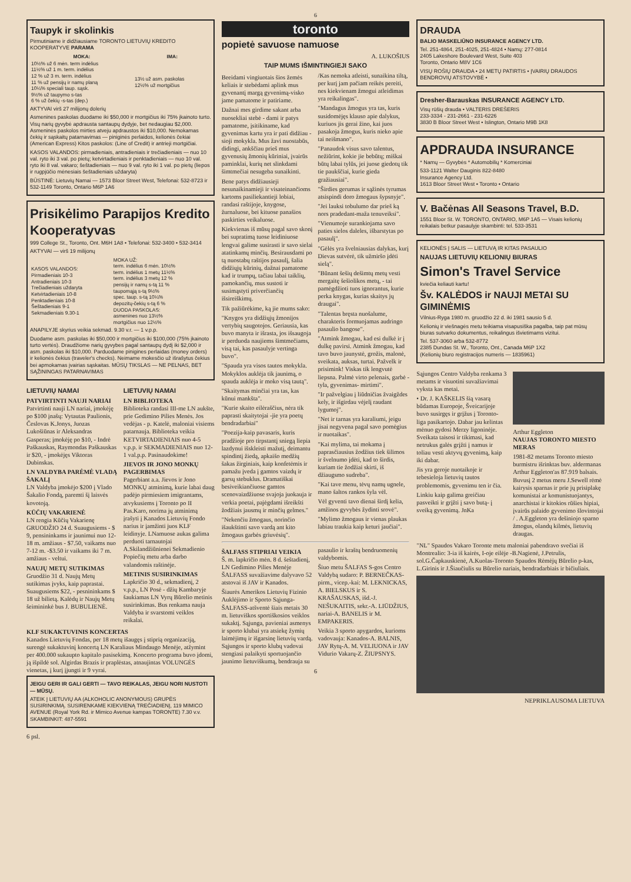6
Taupyk ir skolinkis
Pirmutiniame ir didžiausiame TORONTO LIETUVIŲ KREDITO KOOPERATYVE PARAMA
| MOKA: | IMA: |
| --- | --- |
| 10½% už 6 mėn. term indėlius 11½% už 1 m. term. indėlius 12 % už 3 m. term. indėlius 11 % už pensijų ir namų planą 10¼% speciali taup. sąsk. 9½% už taupymo s-tas 6 % už čekių -s-tas (dep.) | 13½ už asm. paskolas 12½% už mortgičius |
AKTYVAI virš 27 milijonų dolerių
Asmenines paskolas duodame iki $50,000 ir mortgičius iki 75% įkainoto turto. Visų narių gyvybė apdrausta santaupų dydyje, bet nedaugiau $2,000. Asmeninės paskolos mirties atveju apdraustos iki $10,000. Nemokamas čekių ir sąskaitų patarnavimas — piniginės perlaidos, kelionės čekiai (American Express) Kitos paskolos: (Line of Credit) ir antrieji mortgičiai.
KASOS VALANDOS: pirmadieniais, antradieniais ir trečiadieniais — nuo 10 val. ryto iki 3 val. po pietų; ketvirtadieniais ir penktadieniais — nuo 10 val. ryto iki 8 val. vakaro; šeštadieniais — nuo 9 val. ryto iki 1 val. po pietų (liepos ir rugpjūčio mėnesiais šeštadieniais uždaryta)
BŪSTINĖ: Lietuvių Namai — 1573 Bloor Street West, Telefonai: 532-8723 ir 532-1149 Toronto, Ontario M6P 1A6
Prisikėlimo Parapijos Kredito Kooperatyvas
999 College St., Toronto, Ont. M6H 1A8 • Telefonai: 532-3400 • 532-3414
AKTYVAI — virš 19 milijonų
| KASOS VALANDOS: Pirmadieniais 10-3 Antradieniais 10-3 Trečiadieniais uždaryta Ketvirtadieniais 10-8 Penktadieniais 10-8 Šeštadieniais 9-1 Sekmadieniais 9.30-1 | MOKA UŽ: term. indėlius 6 mėn. 10½% term. indėlius 1 metų 11½% term. indėlius 3 metų 12 % pensijų ir namų s-tą 11 % taupomąją s-tą 9½% spec. taup. s-tą 10¼% depozitų-čekių s-tą 6 % DUODA PASKOLAS: asmenines nuo 13½% mortgičius nuo 12½% |
ANAPILYJE skyrius veikia sekmad. 9.30 v.r. — 1 v.p.p.
Duodame asm. paskolas iki $50,000 ir mortgičius iki $100,000 (75% įkainoto turto vertės). Draudžiome narių gyvybes pagal santaupų dydį iki $2,000 ir asm. paskolas iki $10,000. Parduodame pinigines perlaidas (money orders) ir kelionės čekius (traveler's checks). Neimame mokesčio už išrašytus čekius bei apmokamas įvairias sąskaitas. MŪSŲ TIKSLAS — NE PELNAS, BET SĄŽININGAS PATARNAVIMAS
LIETUVIŲ NAMAI
PATVIRTINTI NAUJI NARIAI
Patvirtinti nauji LN nariai, įmokėję po $100 įnašų: Vytautas Paulionis, Česlovas K.Jonys, Juozas Lukošiūnas ir Aleksandras Gasperas; įmokėję po $10, - Indrė Paškauskas, Raymondas Paškauskas ir $20, - įmokėjęs Viktoras Dubinskas.
LN VALDYBA PARĖMĖ VLADĄ ŠAKALĮ
LN Valdyba įmokėjo $200 į Vlado Šakalio Fondą, paremti šį laisvės kovotoją.
KŪČIŲ VAKARIENĖ
LN rengia Kūčių Vakarienę GRUODŽIO 24 d. Suaugusiems - $ 9, pensininkams ir jaunimui nuo 12-18 m. amžiaus - $7.50, vaikams nuo 7-12 m. -$3.50 ir vaikams iki 7 m. amžiaus - veltui.
NAUJŲ METŲ SUTIKIMAS
Gruodžio 31 d. Naujų Metų sutikimas įvyks, kaip paprastai. Suaugusiems $22, - pesnininkams $ 18 už bilietą. Kalėdų ir Naujų Metų šeimininkė bus J. BUBULIENĖ.
LIETUVIŲ NAMAI
LN BIBLIOTEKA
Biblioteka randasi III-me LN aukšte, prie Gedimino Pilies Menės. Jos vedėjas - p. Katelė, maloniai visiems patarnauja. Biblioteka veikia KETVIRTADIENIAIS nuo 4-5 v.p.p. ir SEKMADIENIAIS nuo 12-1 val.p.p. Pasinaudokime!
JIEVOS IR JONO MONKŲ PAGERBIMAS
Pagerbiant a.a. Jievos ir Jono MONKŲ atminimą, kurie labai daug padėjo pirmiesiem imigrantams, atvykusiems į Toronto po II Pas.Karo, norima jų atminimą įrašyti į Kanados Lietuvių Fondo narius ir įamžinti juos KLF leidinyje. LNamuose aukas galima perduoti tarnautojai A.Skilandžiūnienei Sekmadienio Popiečių metu arba darbo valandomis raštinėje.
METINIS SUSIRINKIMAS
Lapkričio 30 d., sekmadienį, 2 v.p.p., LN Posė - džių Kambaryje šaukiamas LN Vyrų Būrelio metinis susirinkimas. Bus renkama nauja Valdyba ir svarstomi veiklos reikalai.
KLF SUKAKTUVINIS KONCERTAS
Kanados Lietuvių Fondas, per 18 metų išaugęs į stiprią organizaciją, surengė sukaktuvinį koncertą LN Karaliaus Mindaugo Menėje, atžymint per 400.000 sukaupto kapitalo pasisekimą. Koncerto programa buvo įdomi, ją išpildė sol. Algirdas Brazis ir praplėstas, atnaujintas VOLUNGĖS vienetas, į kurį įjungti ir 9 vyrai.
JEIGU GERI IR GALI GERTI — TAVO REIKALAS, JEIGU NORI NUSTOTI — MŪSŲ.
ATEIK Į LIETUVIŲ AA (ALKOHOLIC ANONYMOUS) GRUPĖS SUSIRINKIMĄ. SUSIRENKAME KIEKVIENĄ TREČIADIENĮ, 119 MIMICO AVENUE (Royal York Rd. ir Mimico Avenue kampas TORONTE) 7.30 v.v. SKAMBINKIT: 487-5591
6 psl.
toronto
popietė savuose namuose
A. LUKOŠIUS
TAIP MUMS IŠMINTINGIEJI SAKO
Beeidami vingiuotais šios žemės keliais ir stebėdami aplink mus gyvenantį margą gyvenimą-visko jame pamatome ir patiriame.
Dažnai mes girdime sakant arba nuosekliai stebė - dami ir patys pamatome, įsitikiname, kad gyvenimas kartu yra ir pati didžiau - sioji mokykla. Mus žavi nuostabūs, didingi, ankščiau prieš mus gyvenusių žmonių kūriniai, įvairūs paminklai, kurių net slinkdami šimtmečiai nesugeba sunaikinti.
Bene patys didžiausieji nesunaikinamieji ir visateinančioms kartoms pasiliekantieji lobiai, randasi raštijoje, knygose, žurnaluose, bei kituose panašios paskirties veikaluose.
Kiekvienas iš mūsų pagal savo skonį bei supratimą tuose leidiniuose lengvai galime susirasti ir savo sielai atatinkamų minčių. Besirausdami po tą nuostabų raštijos pasaulį, šalia didžiųjų kūrinių, dažnai pamatome kad ir trumpų, tačiau labai taiklių, pamokančių, mus sustoti ir susimąstyti priverčiančių išsireiškimų.
Tik pažiūrėkime, ką jie mums sako:
"Knygos yra didžiųjų žmonijos vertybių saugotojos. Geriausia, kas buvo manyta ir išrasta, jos išsaugoja ir perduoda naujiems šimtmečiams, visą tai, kas pasaulyje vertinga buvo".
"Spauda yra visos tautos mokykla. Mokyklos auklėja tik jaunimą, o spauda auklėja ir moko visą tautą".
"Skaitymas minčiai yra tas, kas kūnui mankšta".
"Kurie skaito eilėraščius, nėra tik paprasti skaitytojai -jie yra poetų bendradarbiai"
"Poezija-kaip pavasaris, kuris pradžioje pro tirpstantį sniegą liepia lazdynui išskleisti mažutį, deimantu spindintį žiedą, apkaišo medžių šakas žirginiais, kaip konfetėmis ir pamažu įveda į gamtos vaizdų ir garsų stebuklus. Dramatiškai besiveikiančiuose gamtos scenovaizdžiuose svajoja juokauja ir verkia poetai, pajėgdami išreikšti žodžiais jausmų ir minčių gelmes."
"Nekenčiu žmogaus, norinčio išaukštinti savo vardą ant kito žmogaus garbės griuvėsių".
/Kas nemoka atleisti, sunaikina tiltą, per kurį jam pačiam reikės pereiti, nes kiekvienam žmogui atleidimas yra reikalingas".
"Mandagus žmogus yra tas, kuris susidomėjęs klauso apie dalykus, kuriuos jis gerai žino, kai juos pasakoja žmogus, kuris nieko apie tai neišmano".
"Panaudok visus savo talentus, nežiūrint, kokie jie bebūtų; miškai būtų labai tylūs, jei juose giedotų tik tie paukščiai, kurie gieda gražiausiai".
"Širdies gerumas ir sąžinės tyrumas atsispindi doro žmogaus šypsnyje".
"Jei lauksi tobulumo dar prieš ką nors pradedant-maža tenuveiksi".
"Vienumoje surankiojama savo paties sielos daleles, išbarstytas po pasaulį".
"Gėlės yra švelniausias dalykas, kurį Dievas sutvėrė, tik užmiršo įdėti sielą".
"Būnant šešių dešimtų metų vesti mergaitę šešiolikos metų, - tai pamėgdžioti tuos ignorantus, kurie perka knygas, kurias skaitys jų draugai".
"Talentas bręsta nuošalume, charakteris formuojamas audringo pasaulio bangose".
"Atmink žmogau, kad esi dulkė ir į dulkę pavirsi. Atmink žmogau, kad tavo buvo jaunystė, grožis, malonė, sveikata, auksas, turtai. Pažvelk ir prisimink! Viskas tik lengvutė liepsna. Palmė virto pelenais, garbė -tyla, gyvenimas- mirtimi".
"Ir pažvelgiau į liūdničias žvaigždes kely, ir išgirdau vėjelį raudant lygumoj".
"Net ir tarnas yra karaliumi, jeigu jisai negyvena pagal savo pomėgius ir nuotaikas".
"Kai mylima, tai mokama į paprasčiausius žodžius tiek šilimos ir švelnumo įdėti, kad to širdis, kuriam tie žodžiai skirti, iš džiaugsmo sudreba".
"Kai tave menu, tėvų namų ugnele, mano šaltos rankos šyla vėl.
Vėl gyventi tavo dienai širdį kelia, amžinos gyvybės žydinti srovė".
"Mylimo žmogaus ir vienas plaukas labiau traukia kaip keturi jaučiai".
ŠALFASS STIPRIAI VEIKIA
Š. m. lapkričio mėn. 8 d. šeštadienį, LN Gedimino Pilies Menėje ŠALFASS suvažiavime dalyvavo 52 atstovai iš JAV ir Kanados.
Šiaurės Amerikos Lietuvių Fizinio Auklėjimo ir Sporto Sąjunga-ŠALFASS-atšventė šiais metais 30 m. lietuviškos sportiškosios veiklos sukaktį. Sąjunga, pavieniai asmenys ir sporto klubai yra atsiekę žymių laimėjimų ir išgarsinę lietuvių vardą. Sąjungos ir sporto klubų vadovai stengiasi palaikyti sportuojančio jaunimo lietuviškumą, bendrauja su pasaulio ir kraštų bendruomenių valdybomis.
Šiuo metu ŠALFAS S-gos Centro Valdybą sudaro: P. BERNEČKAS-pirm., vicep.-kai: M. LEKNICKAS, A. BIELSKUS ir S. KRAŠAUSKAS, išd.-J. NEŠUKAITIS, sekr.-A. LIŪDŽIUS, nariai-A. BANELIS ir M. EMPAKERIS.
Veikia 3 sporto apygardos, kurioms vadovauja: Kanados-A. BALNIS, JAV Rytų-A. M. VELIUONA ir JAV Vidurio Vakarų-Z. ŽIUPSNYS.
6
DRAUDA
BALIO MASKELIŪNO INSURANCE AGENCY LTD.
Tel. 251-4864, 251-4025, 251-4824 • Namų: 277-0814
2405 Lakeshore Boulevard West, Suite 403
Toronto, Ontario M8V 1C6
VISŲ ROŠIŲ DRAUDA • 24 METŲ PATIRTIS • ĮVAIRIŲ DRAUDOS BENDROVIŲ ATSTOVYBĖ •
Dresher-Barauskas INSURANCE AGENCY LTD.
Visų rūšių drauda • VALTERIS DREŠERIS
233-3334 - 231-2661 - 231-6226
3830 B Bloor Street West • Islington, Ontario M9B 1K8
APDRAUDA INSURANCE
* Namų — Gyvybės * Automobilių * Komerciniai
533-1121 Walter Dauginis 822-8480
Insurance Agency Ltd.
1613 Bloor Street West • Toronto • Ontario
V. Bačėnas All Seasons Travel, B.D.
1551 Bloor St. W. TORONTO, ONTARIO, M6P 1A5 — Visais kelionių reikalais betkur pasaulyje skambinti: tel. 533-3531
KELIONĖS Į SALIS — LIETUVĄ IR KITAS PASAULIO
NAUJAS LIETUVIŲ KELIONIŲ BIURAS
Simon's Travel Service
kviečia keliauti kartu!
Šv. KALĖDOS ir NAUJI METAI SU GIMINĖMIS
Vilnius-Ryga 1980 m. gruodžio 22 d. iki 1981 sausio 5 d.
Kelionių ir viešnagės metu teikiama visapusiška pagalba, taip pat mūsų biuras sutvarko dokumentus, reikalingus išvietimams vizitui.
Tel. 537-3060 arba 532-8772
2385 Dundas St. W., Toronto, Ont., Canada M6P 1X2
(Kelionių biuro registracijos numeris — 1835961)
Sąjungos Centro Valdyba renkama 3 metams ir visuotini suvažiavimai vyksta kas metai.
• Dr. J. KAŠKELIS šią vasarą būdamas Europoje, Šveicarijoje buvo susirgęs ir grįžus į Toronto- liga pasikartojo. Dabar jau kelintas mėnuo gydosi Merzy ligoninėje. Sveikata taisosi ir tikimasi, kad netrukus galės grįžti į namus ir toliau vesti aktyvų gyvenimą, kaip iki dabar.
Jis yra geroje nuotaikoje ir tebesieloja lietuvių tautos problemomis, gyvenimu ten ir čia.
Linkiu kaip galima greičiau pasveikti ir grįžti į savo butą- į sveiką gyvenimą. JnKa
Arthur Eggleton
NAUJAS TORONTO MIESTO MERAS
1981-82 metams Toronto miesto burmistru išrinktas buv. aldermanas Arthur Eggleton'as 87.919 balsais. Buvusį 2 metus meru J.Sewell rėmė kairysis sparnas ir prie jų prisiplakę komunistai ar komunistuojantys, anarchistai ir kitokios rūšies hipiai, įvairūs palaido gyvenimo šlovintojai / . A.Eggleton yra dešiniojo sparno žmogus, olandų kilmės, lietuvių draugas.
"NL" Spaudos Vakaro Toronte metu maloniai pabendravo svečiai iš Montrealio: 3-ia iš kairės, I-oje eilėje -B.Nagienė, J.Petrulis, sol.G.Čapkauskienė, A.Kuolas-Toronto Spaudos Rėmėjų Būrelio p-kas, L.Girinis ir J.Šiaučiulis su Būrelio nariais, bendradarbiais ir bičiuliais.
NEPRIKLAUSOMA LIETUVA